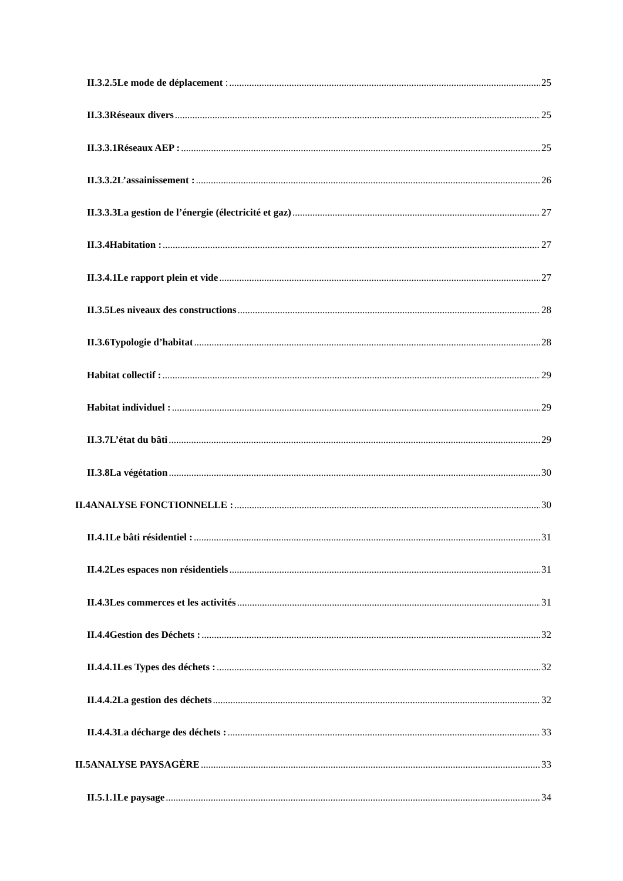II.3.2.5Le mode de déplacement : 25
II.3.3Réseaux divers 25
II.3.3.1Réseaux AEP : 25
II.3.3.2L’assainissement : 26
II.3.3.3La gestion de l’énergie (électricité et gaz) 27
II.3.4Habitation : 27
II.3.4.1Le rapport plein et vide 27
II.3.5Les niveaux des constructions 28
II.3.6Typologie d’habitat 28
Habitat collectif : 29
Habitat individuel : 29
II.3.7L’état du bâti 29
II.3.8La végétation 30
II.4ANALYSE FONCTIONNELLE : 30
II.4.1Le bâti résidentiel : 31
II.4.2Les espaces non résidentiels 31
II.4.3Les commerces et les activités 31
II.4.4Gestion des Déchets : 32
II.4.4.1Les Types des déchets : 32
II.4.4.2La gestion des déchets 32
II.4.4.3La décharge des déchets : 33
II.5ANALYSE PAYSAGÈRE 33
II.5.1.1Le paysage 34